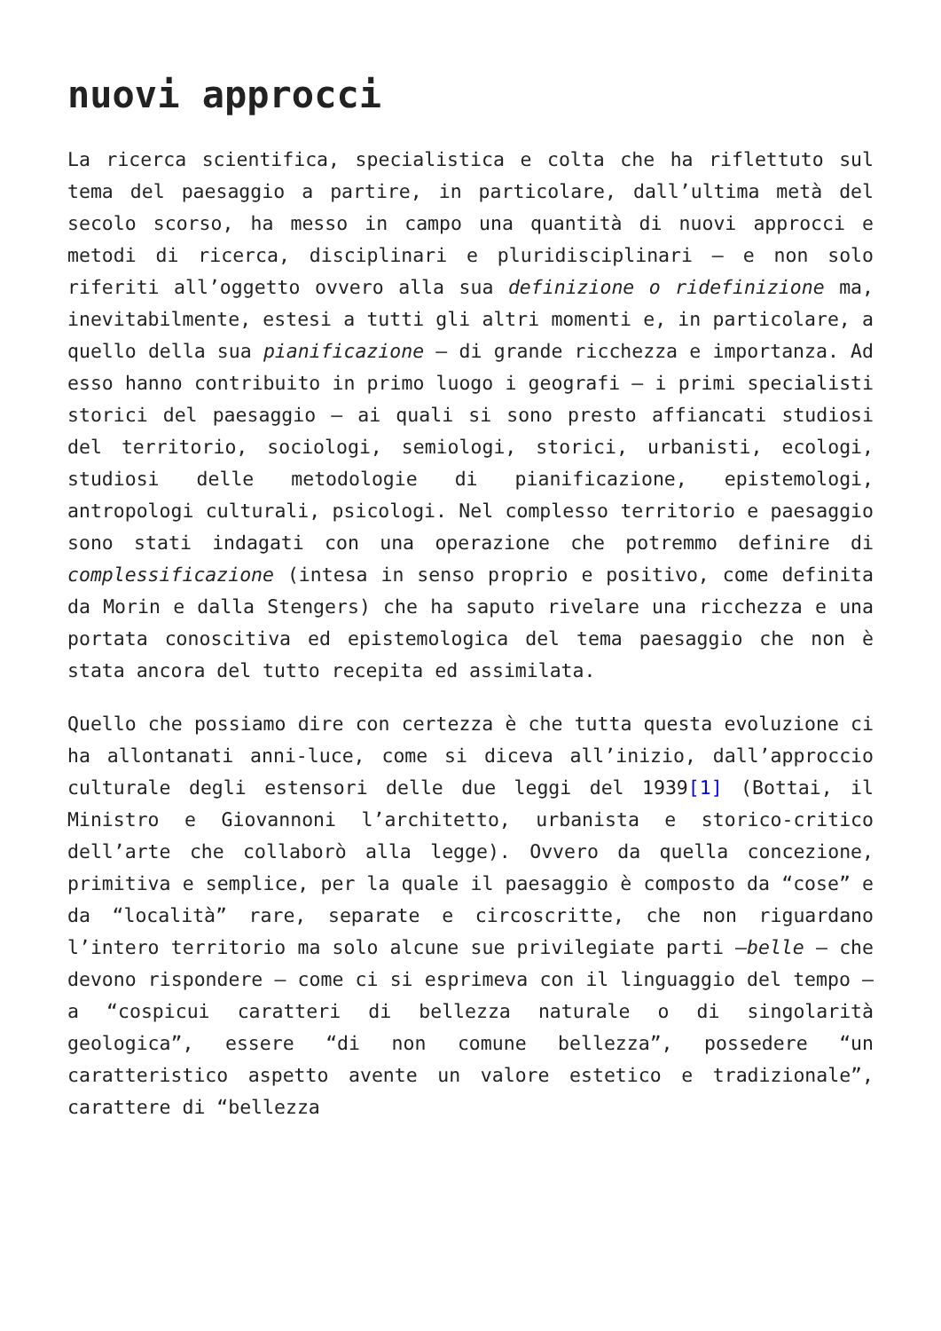nuovi approcci
La ricerca scientifica, specialistica e colta che ha riflettuto sul tema del paesaggio a partire, in particolare, dall’ultima metà del secolo scorso, ha messo in campo una quantità di nuovi approcci e metodi di ricerca, disciplinari e pluridisciplinari – e non solo riferiti all’oggetto ovvero alla sua definizione o ridefinizione ma, inevitabilmente, estesi a tutti gli altri momenti e, in particolare, a quello della sua pianificazione – di grande ricchezza e importanza. Ad esso hanno contribuito in primo luogo i geografi – i primi specialisti storici del paesaggio – ai quali si sono presto affiancati studiosi del territorio, sociologi, semiologi, storici, urbanisti, ecologi, studiosi delle metodologie di pianificazione, epistemologi, antropologi culturali, psicologi. Nel complesso territorio e paesaggio sono stati indagati con una operazione che potremmo definire di complessificazione (intesa in senso proprio e positivo, come definita da Morin e dalla Stengers) che ha saputo rivelare una ricchezza e una portata conoscitiva ed epistemologica del tema paesaggio che non è stata ancora del tutto recepita ed assimilata.
Quello che possiamo dire con certezza è che tutta questa evoluzione ci ha allontanati anni-luce, come si diceva all’inizio, dall’approccio culturale degli estensori delle due leggi del 1939[1] (Bottai, il Ministro e Giovannoni l’architetto, urbanista e storico-critico dell’arte che collaborò alla legge). Ovvero da quella concezione, primitiva e semplice, per la quale il paesaggio è composto da “cose” e da “località” rare, separate e circoscritte, che non riguardano l’intero territorio ma solo alcune sue privilegiate parti –belle – che devono rispondere – come ci si esprimeva con il linguaggio del tempo – a “cospicui caratteri di bellezza naturale o di singolarità geologica”, essere “di non comune bellezza”, possedere “un caratteristico aspetto avente un valore estetico e tradizionale”, carattere di “bellezza